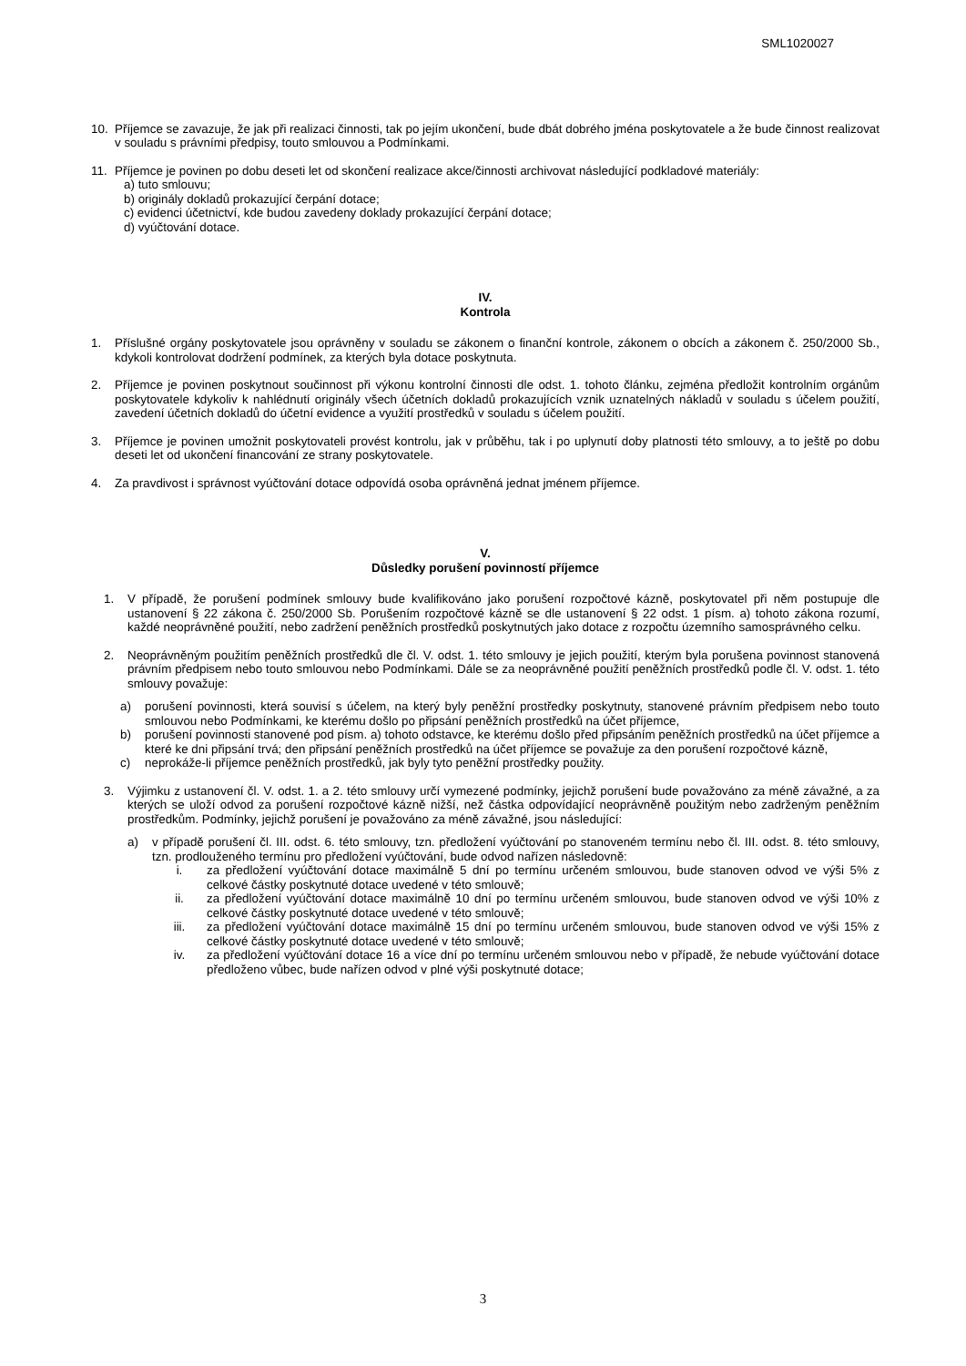SML1020027
10. Příjemce se zavazuje, že jak při realizaci činnosti, tak po jejím ukončení, bude dbát dobrého jména poskytovatele a že bude činnost realizovat v souladu s právními předpisy, touto smlouvou a Podmínkami.
11. Příjemce je povinen po dobu deseti let od skončení realizace akce/činnosti archivovat následující podkladové materiály:
a) tuto smlouvu;
b) originály dokladů prokazující čerpání dotace;
c) evidenci účetnictví, kde budou zavedeny doklady prokazující čerpání dotace;
d) vyúčtování dotace.
IV.
Kontrola
1. Příslušné orgány poskytovatele jsou oprávněny v souladu se zákonem o finanční kontrole, zákonem o obcích a zákonem č. 250/2000 Sb., kdykoli kontrolovat dodržení podmínek, za kterých byla dotace poskytnuta.
2. Příjemce je povinen poskytnout součinnost při výkonu kontrolní činnosti dle odst. 1. tohoto článku, zejména předložit kontrolním orgánům poskytovatele kdykoliv k nahlédnutí originály všech účetních dokladů prokazujících vznik uznatelných nákladů v souladu s účelem použití, zavedení účetních dokladů do účetní evidence a využití prostředků v souladu s účelem použití.
3. Příjemce je povinen umožnit poskytovateli provést kontrolu, jak v průběhu, tak i po uplynutí doby platnosti této smlouvy, a to ještě po dobu deseti let od ukončení financování ze strany poskytovatele.
4. Za pravdivost i správnost vyúčtování dotace odpovídá osoba oprávněná jednat jménem příjemce.
V.
Důsledky porušení povinností příjemce
1. V případě, že porušení podmínek smlouvy bude kvalifikováno jako porušení rozpočtové kázně, poskytovatel při něm postupuje dle ustanovení § 22 zákona č. 250/2000 Sb. Porušením rozpočtové kázně se dle ustanovení § 22 odst. 1 písm. a) tohoto zákona rozumí, každé neoprávněné použití, nebo zadržení peněžních prostředků poskytnutých jako dotace z rozpočtu územního samosprávného celku.
2. Neoprávněným použitím peněžních prostředků dle čl. V. odst. 1. této smlouvy je jejich použití, kterým byla porušena povinnost stanovená právním předpisem nebo touto smlouvou nebo Podmínkami. Dále se za neoprávněné použití peněžních prostředků podle čl. V. odst. 1. této smlouvy považuje:
a) porušení povinnosti, která souvisí s účelem, na který byly peněžní prostředky poskytnuty, stanovené právním předpisem nebo touto smlouvou nebo Podmínkami, ke kterému došlo po připsání peněžních prostředků na účet příjemce,
b) porušení povinnosti stanovené pod písm. a) tohoto odstavce, ke kterému došlo před připsáním peněžních prostředků na účet příjemce a které ke dni připsání trvá; den připsání peněžních prostředků na účet příjemce se považuje za den porušení rozpočtové kázně,
c) neprokáže-li příjemce peněžních prostředků, jak byly tyto peněžní prostředky použity.
3. Výjimku z ustanovení čl. V. odst. 1. a 2. této smlouvy určí vymezené podmínky, jejichž porušení bude považováno za méně závažné, a za kterých se uloží odvod za porušení rozpočtové kázně nižší, než částka odpovídající neoprávněně použitým nebo zadrženým peněžním prostředkům. Podmínky, jejichž porušení je považováno za méně závažné, jsou následující:
a) v případě porušení čl. III. odst. 6. této smlouvy, tzn. předložení vyúčtování po stanoveném termínu nebo čl. III. odst. 8. této smlouvy, tzn. prodlouženého termínu pro předložení vyúčtování, bude odvod nařízen následovně:
i. za předložení vyúčtování dotace maximálně 5 dní po termínu určeném smlouvou, bude stanoven odvod ve výši 5% z celkové částky poskytnuté dotace uvedené v této smlouvě;
ii. za předložení vyúčtování dotace maximálně 10 dní po termínu určeném smlouvou, bude stanoven odvod ve výši 10% z celkové částky poskytnuté dotace uvedené v této smlouvě;
iii. za předložení vyúčtování dotace maximálně 15 dní po termínu určeném smlouvou, bude stanoven odvod ve výši 15% z celkové částky poskytnuté dotace uvedené v této smlouvě;
iv. za předložení vyúčtování dotace 16 a více dní po termínu určeném smlouvou nebo v případě, že nebude vyúčtování dotace předloženo vůbec, bude nařízen odvod v plné výši poskytnuté dotace;
3